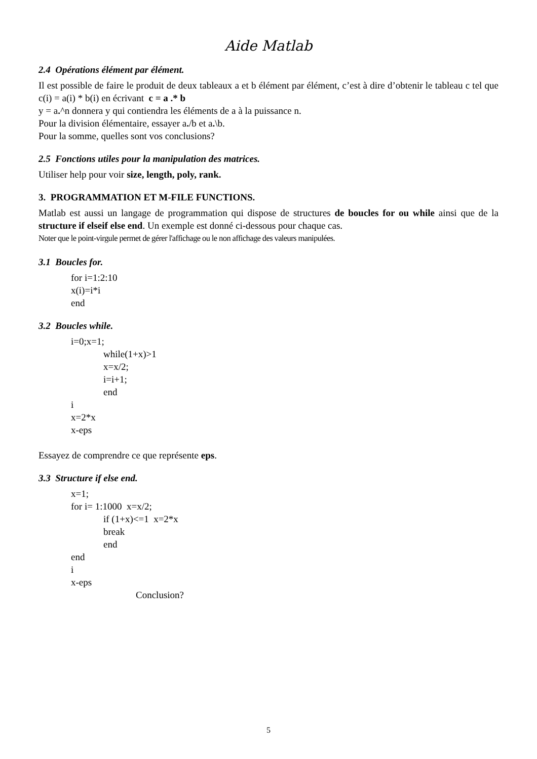Aide Matlab
2.4 Opérations élément par élément.
Il est possible de faire le produit de deux tableaux a et b élément par élément, c’est à dire d’obtenir le tableau c tel que c(i) = a(i) * b(i) en écrivant c = a .* b
y = a.^n donnera y qui contiendra les éléments de a à la puissance n.
Pour la division élémentaire, essayer a./b et a.\b.
Pour la somme, quelles sont vos conclusions?
2.5 Fonctions utiles pour la manipulation des matrices.
Utiliser help pour voir size, length, poly, rank.
3. PROGRAMMATION ET M-FILE FUNCTIONS.
Matlab est aussi un langage de programmation qui dispose de structures de boucles for ou while ainsi que de la structure if elseif else end. Un exemple est donné ci-dessous pour chaque cas.
Noter que le point-virgule permet de gérer l'affichage ou le non affichage des valeurs manipulées.
3.1 Boucles for.
for i=1:2:10
x(i)=i*i
end
3.2 Boucles while.
i=0;x=1;
while(1+x)>1
x=x/2;
i=i+1;
end
i
x=2*x
x-eps
Essayez de comprendre ce que représente eps.
3.3 Structure if else end.
x=1;
for i= 1:1000 x=x/2;
if (1+x)<=1 x=2*x
break
end
end
i
x-eps
Conclusion?
5